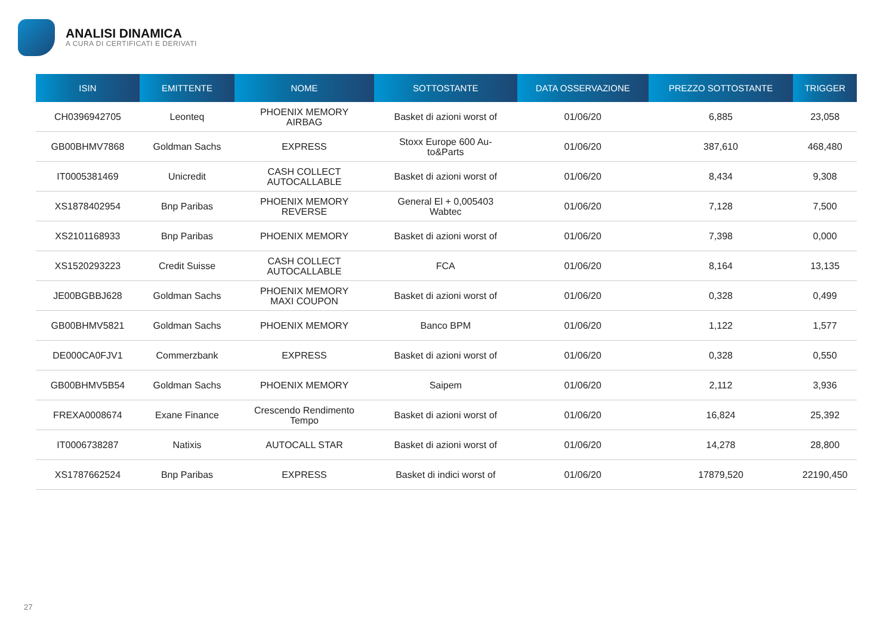ANALISI DINAMICA
A CURA DI CERTIFICATI E DERIVATI
| ISIN | EMITTENTE | NOME | SOTTOSTANTE | DATA OSSERVAZIONE | PREZZO SOTTOSTANTE | TRIGGER |
| --- | --- | --- | --- | --- | --- | --- |
| CH0396942705 | Leonteq | PHOENIX MEMORY AIRBAG | Basket di azioni worst of | 01/06/20 | 6,885 | 23,058 |
| GB00BHMV7868 | Goldman Sachs | EXPRESS | Stoxx Europe 600 Au- to&Parts | 01/06/20 | 387,610 | 468,480 |
| IT0005381469 | Unicredit | CASH COLLECT AUTOCALLABLE | Basket di azioni worst of | 01/06/20 | 8,434 | 9,308 |
| XS1878402954 | Bnp Paribas | PHOENIX MEMORY REVERSE | General El + 0,005403 Wabtec | 01/06/20 | 7,128 | 7,500 |
| XS2101168933 | Bnp Paribas | PHOENIX MEMORY | Basket di azioni worst of | 01/06/20 | 7,398 | 0,000 |
| XS1520293223 | Credit Suisse | CASH COLLECT AUTOCALLABLE | FCA | 01/06/20 | 8,164 | 13,135 |
| JE00BGBBJ628 | Goldman Sachs | PHOENIX MEMORY MAXI COUPON | Basket di azioni worst of | 01/06/20 | 0,328 | 0,499 |
| GB00BHMV5821 | Goldman Sachs | PHOENIX MEMORY | Banco BPM | 01/06/20 | 1,122 | 1,577 |
| DE000CA0FJV1 | Commerzbank | EXPRESS | Basket di azioni worst of | 01/06/20 | 0,328 | 0,550 |
| GB00BHMV5B54 | Goldman Sachs | PHOENIX MEMORY | Saipem | 01/06/20 | 2,112 | 3,936 |
| FREXA0008674 | Exane Finance | Crescendo Rendimento Tempo | Basket di azioni worst of | 01/06/20 | 16,824 | 25,392 |
| IT0006738287 | Natixis | AUTOCALL STAR | Basket di azioni worst of | 01/06/20 | 14,278 | 28,800 |
| XS1787662524 | Bnp Paribas | EXPRESS | Basket di indici worst of | 01/06/20 | 17879,520 | 22190,450 |
27